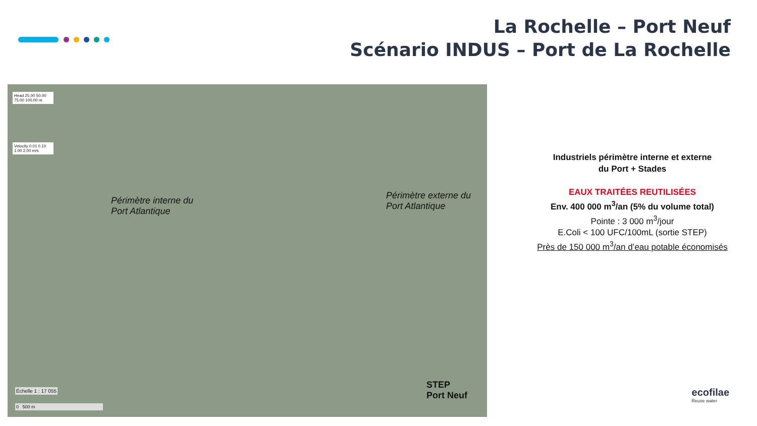La Rochelle – Port Neuf
Scénario INDUS – Port de La Rochelle
Head 25.00 50.00 75.00 100.00 m
Velocity 0.01 0.10 1.00 2.00 m/s
Périmètre interne du
Port Atlantique
Périmètre externe du
Port Atlantique
STEP
Port Neuf
Échelle 1 : 17 055
0 500 m
Industriels périmètre interne et externe
du Port + Stades
EAUX TRAITÉES REUTILISÉES
Env. 400 000 m<sup>3</sup>/an (5% du volume total)
Pointe : 3 000 m<sup>3</sup>/jour
E.Coli < 100 UFC/100mL (sortie STEP)
Près de 150 000 m<sup>3</sup>/an d’eau potable économisés
ecofilae
Reuse water